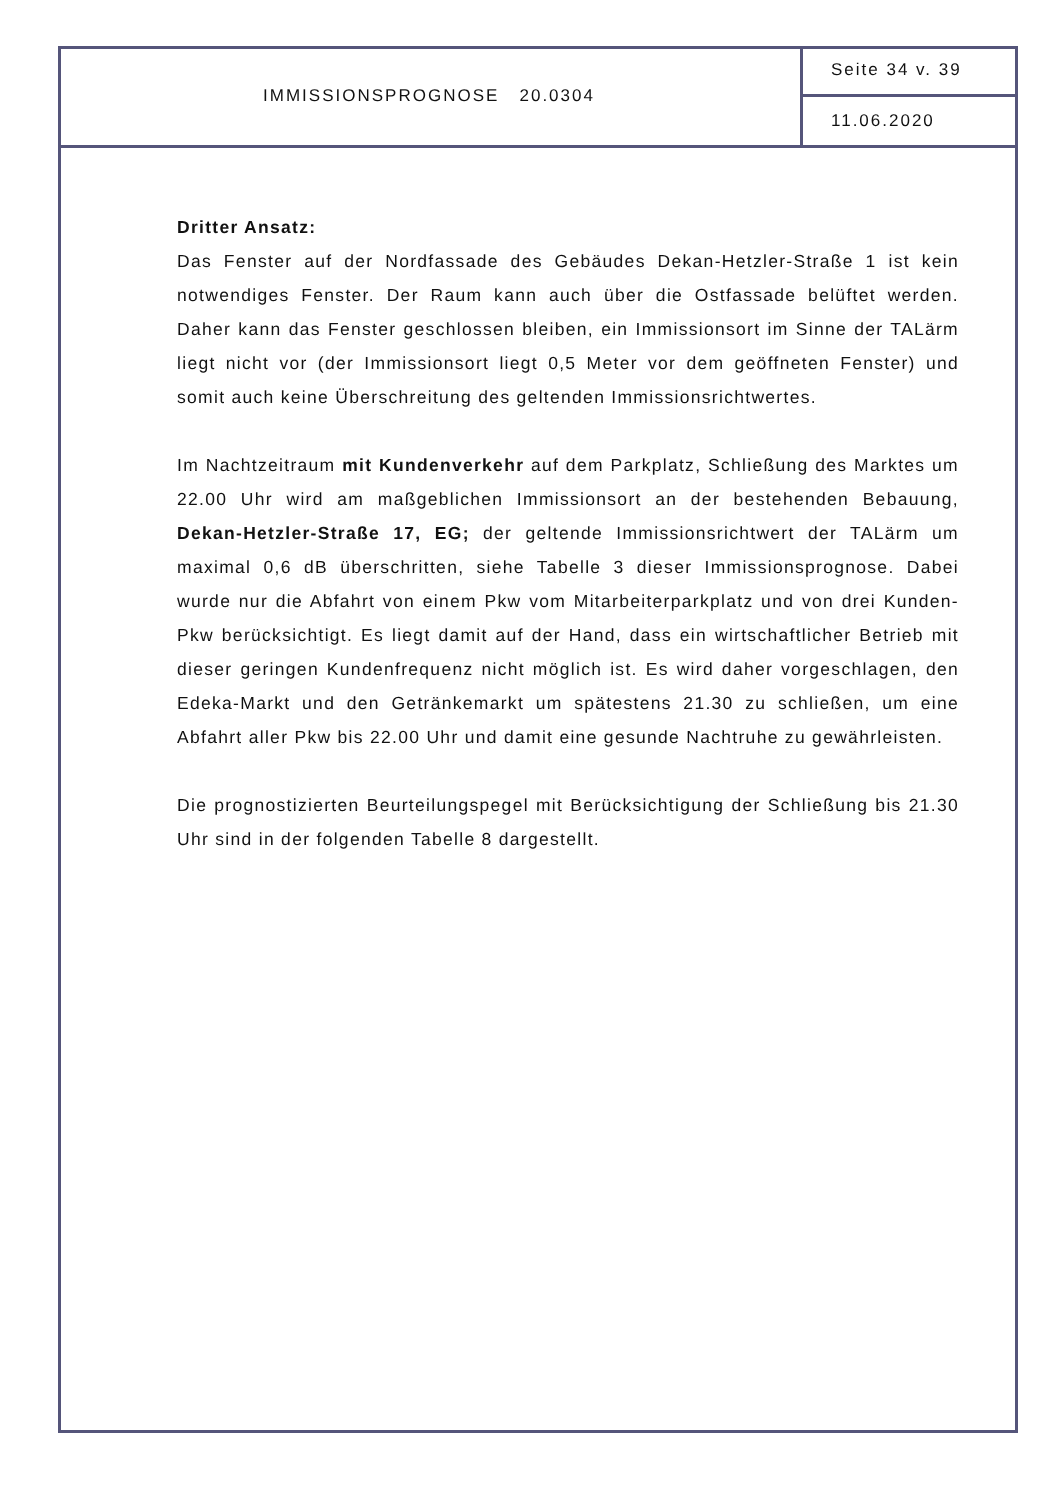IMMISSIONSPROGNOSE 20.0304
Seite 34 v. 39
11.06.2020
Dritter Ansatz:
Das Fenster auf der Nordfassade des Gebäudes Dekan-Hetzler-Straße 1 ist kein notwendiges Fenster. Der Raum kann auch über die Ostfassade belüftet werden. Daher kann das Fenster geschlossen bleiben, ein Immissionsort im Sinne der TALärm liegt nicht vor (der Immissionsort liegt 0,5 Meter vor dem geöffneten Fenster) und somit auch keine Überschreitung des geltenden Immissionsrichtwertes.
Im Nachtzeitraum mit Kundenverkehr auf dem Parkplatz, Schließung des Marktes um 22.00 Uhr wird am maßgeblichen Immissionsort an der bestehenden Bebauung, Dekan-Hetzler-Straße 17, EG; der geltende Immissionsrichtwert der TALärm um maximal 0,6 dB überschritten, siehe Tabelle 3 dieser Immissionsprognose. Dabei wurde nur die Abfahrt von einem Pkw vom Mitarbeiterparkplatz und von drei Kunden-Pkw berücksichtigt. Es liegt damit auf der Hand, dass ein wirtschaftlicher Betrieb mit dieser geringen Kundenfrequenz nicht möglich ist. Es wird daher vorgeschlagen, den Edeka-Markt und den Getränkemarkt um spätestens 21.30 zu schließen, um eine Abfahrt aller Pkw bis 22.00 Uhr und damit eine gesunde Nachtruhe zu gewährleisten.
Die prognostizierten Beurteilungspegel mit Berücksichtigung der Schließung bis 21.30 Uhr sind in der folgenden Tabelle 8 dargestellt.